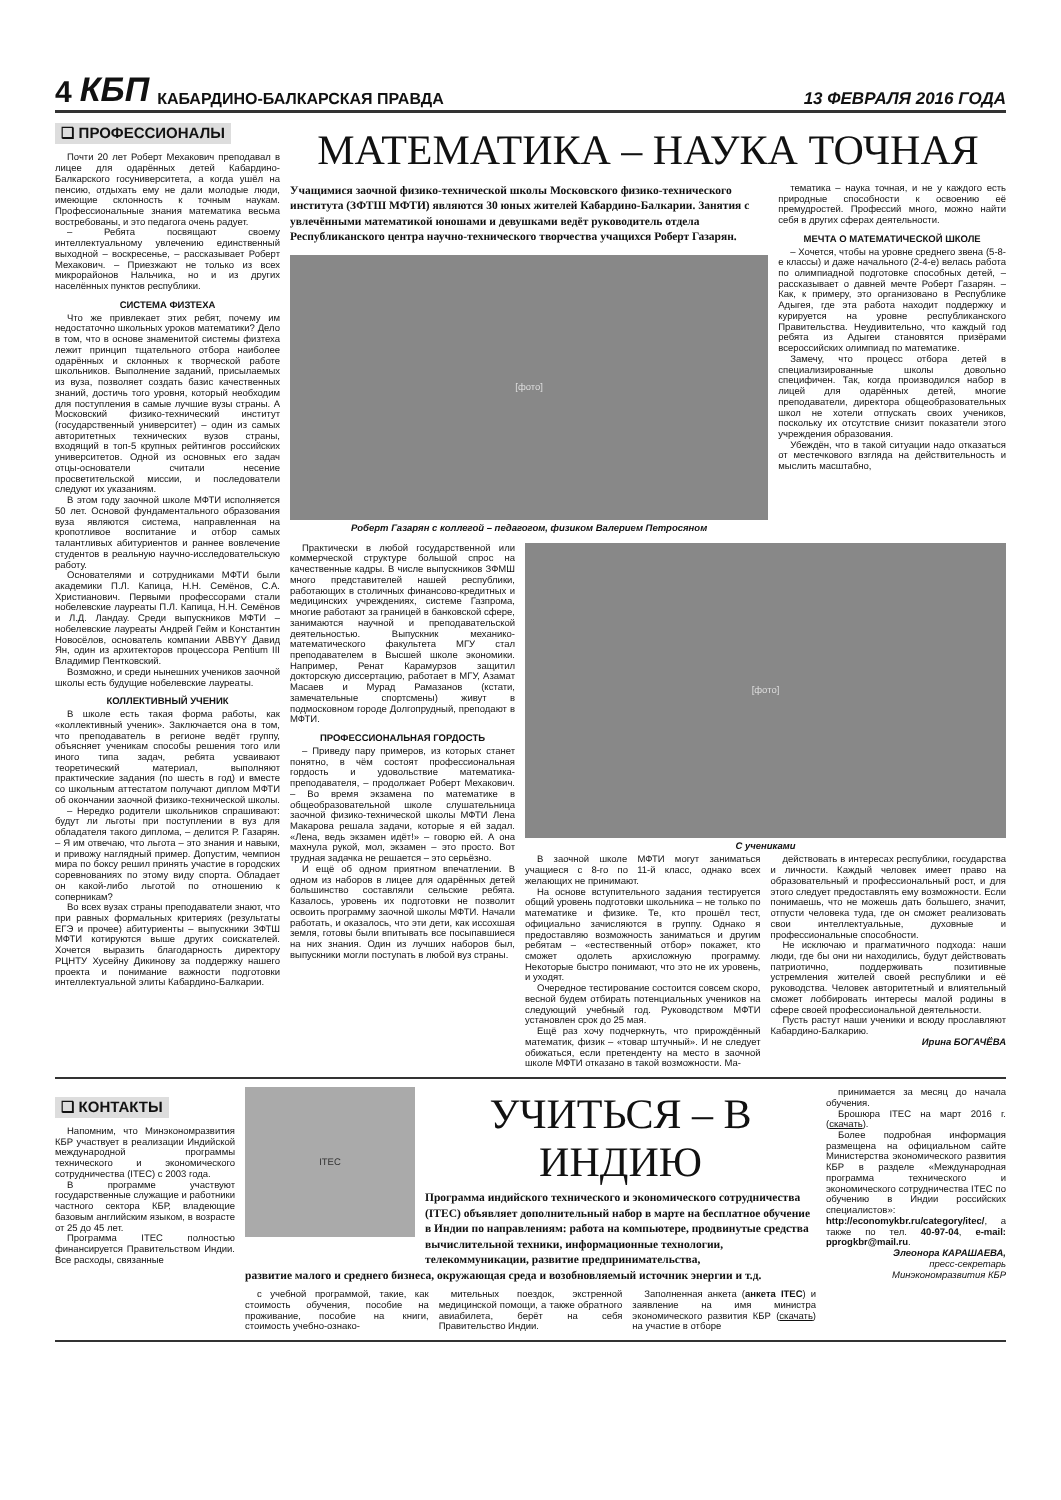4 КБП КАБАРДИНО-БАЛКАРСКАЯ ПРАВДА 13 ФЕВРАЛЯ 2016 ГОДА
❑ ПРОФЕССИОНАЛЫ
Почти 20 лет Роберт Мехакович преподавал в лицее для одарённых детей Кабардино-Балкарского госуниверситета, а когда ушёл на пенсию, отдыхать ему не дали молодые люди, имеющие склонность к точным наукам. Профессиональные знания математика весьма востребованы, и это педагога очень радует.
– Ребята посвящают своему интеллектуальному увлечению единственный выходной – воскресенье, – рассказывает Роберт Мехакович. – Приезжают не только из всех микрорайонов Нальчика, но и из других населённых пунктов республики.
СИСТЕМА ФИЗТЕХА
Что же привлекает этих ребят, почему им недостаточно школьных уроков математики? Дело в том, что в основе знаменитой системы физтеха лежит принцип тщательного отбора наиболее одарённых и склонных к творческой работе школьников. Выполнение заданий, присылаемых из вуза, позволяет создать базис качественных знаний, достичь того уровня, который необходим для поступления в самые лучшие вузы страны. А Московский физико-технический институт (государственный университет) – один из самых авторитетных технических вузов страны, входящий в топ-5 крупных рейтингов российских университетов. Одной из основных его задач отцы-основатели считали несение просветительской миссии, и последователи следуют их указаниям.
В этом году заочной школе МФТИ исполняется 50 лет. Основой фундаментального образования вуза являются система, направленная на кропотливое воспитание и отбор самых талантливых абитуриентов и раннее вовлечение студентов в реальную научно-исследовательскую работу.
Основателями и сотрудниками МФТИ были академики П.Л. Капица, Н.Н. Семёнов, С.А. Христианович. Первыми профессорами стали нобелевские лауреаты П.Л. Капица, Н.Н. Семёнов и Л.Д. Ландау. Среди выпускников МФТИ – нобелевские лауреаты Андрей Гейм и Константин Новосёлов, основатель компании ABBYY Давид Ян, один из архитекторов процессора Pentium III Владимир Пентковский.
Возможно, и среди нынешних учеников заочной школы есть будущие нобелевские лауреаты.
КОЛЛЕКТИВНЫЙ УЧЕНИК
В школе есть такая форма работы, как «коллективный ученик». Заключается она в том, что преподаватель в регионе ведёт группу, объясняет ученикам способы решения того или иного типа задач, ребята усваивают теоретический материал, выполняют практические задания (по шесть в год) и вместе со школьным аттестатом получают диплом МФТИ об окончании заочной физико-технической школы.
– Нередко родители школьников спрашивают: будут ли льготы при поступлении в вуз для обладателя такого диплома, – делится Р. Газарян. – Я им отвечаю, что льгота – это знания и навыки, и привожу наглядный пример. Допустим, чемпион мира по боксу решил принять участие в городских соревнованиях по этому виду спорта. Обладает он какой-либо льготой по отношению к соперникам?
Во всех вузах страны преподаватели знают, что при равных формальных критериях (результаты ЕГЭ и прочее) абитуриенты – выпускники ЗФТШ МФТИ котируются выше других соискателей. Хочется выразить благодарность директору РЦНТУ Хусейну Дикинову за поддержку нашего проекта и понимание важности подготовки интеллектуальной элиты Кабардино-Балкарии.
МАТЕМАТИКА – НАУКА ТОЧНАЯ
Учащимися заочной физико-технической школы Московского физико-технического института (ЗФТШ МФТИ) являются 30 юных жителей Кабардино-Балкарии. Занятия с увлечёнными математикой юношами и девушками ведёт руководитель отдела Республиканского центра научно-технического творчества учащихся Роберт Газарян.
[фото]
Роберт Газарян с коллегой – педагогом, физиком Валерием Петросяном
тематика – наука точная, и не у каждого есть природные способности к освоению её премудростей. Профессий много, можно найти себя в других сферах деятельности.
МЕЧТА О МАТЕМАТИЧЕСКОЙ ШКОЛЕ
– Хочется, чтобы на уровне среднего звена (5-8-е классы) и даже начального (2-4-е) велась работа по олимпиадной подготовке способных детей, – рассказывает о давней мечте Роберт Газарян. – Как, к примеру, это организовано в Республике Адыгея, где эта работа находит поддержку и курируется на уровне республиканского Правительства. Неудивительно, что каждый год ребята из Адыгеи становятся призёрами всероссийских олимпиад по математике.
Замечу, что процесс отбора детей в специализированные школы довольно специфичен. Так, когда производился набор в лицей для одарённых детей, многие преподаватели, директора общеобразовательных школ не хотели отпускать своих учеников, поскольку их отсутствие снизит показатели этого учреждения образования.
Убеждён, что в такой ситуации надо отказаться от местечкового взгляда на действительность и мыслить масштабно,
Практически в любой государственной или коммерческой структуре большой спрос на качественные кадры. В числе выпускников ЗФМШ много представителей нашей республики, работающих в столичных финансово-кредитных и медицинских учреждениях, системе Газпрома, многие работают за границей в банковской сфере, занимаются научной и преподавательской деятельностью. Выпускник механико-математического факультета МГУ стал преподавателем в Высшей школе экономики. Например, Ренат Карамурзов защитил докторскую диссертацию, работает в МГУ, Азамат Масаев и Мурад Рамазанов (кстати, замечательные спортсмены) живут в подмосковном городе Долгопрудный, преподают в МФТИ.
ПРОФЕССИОНАЛЬНАЯ ГОРДОСТЬ
– Приведу пару примеров, из которых станет понятно, в чём состоят профессиональная гордость и удовольствие математика-преподавателя, – продолжает Роберт Мехакович. – Во время экзамена по математике в общеобразовательной школе слушательница заочной физико-технической школы МФТИ Лена Макарова решала задачи, которые я ей задал. «Лена, ведь экзамен идёт!» – говорю ей. А она махнула рукой, мол, экзамен – это просто. Вот трудная задачка не решается – это серьёзно.
И ещё об одном приятном впечатлении. В одном из наборов в лицее для одарённых детей большинство составляли сельские ребята. Казалось, уровень их подготовки не позволит освоить программу заочной школы МФТИ. Начали работать, и оказалось, что эти дети, как иссохшая земля, готовы были впитывать все посыпавшиеся на них знания. Один из лучших наборов был, выпускники могли поступать в любой вуз страны.
[фото]
С учениками
В заочной школе МФТИ могут заниматься учащиеся с 8-го по 11-й класс, однако всех желающих не принимают.
На основе вступительного задания тестируется общий уровень подготовки школьника – не только по математике и физике. Те, кто прошёл тест, официально зачисляются в группу. Однако я предоставляю возможность заниматься и другим ребятам – «естественный отбор» покажет, кто сможет одолеть архисложную программу. Некоторые быстро понимают, что это не их уровень, и уходят.
Очередное тестирование состоится совсем скоро, весной будем отбирать потенциальных учеников на следующий учебный год. Руководством МФТИ установлен срок до 25 мая.
Ещё раз хочу подчеркнуть, что прирождённый математик, физик – «товар штучный». И не следует обижаться, если претенденту на место в заочной школе МФТИ отказано в такой возможности. Ма-
действовать в интересах республики, государства и личности. Каждый человек имеет право на образовательный и профессиональный рост, и для этого следует предоставлять ему возможности. Если понимаешь, что не можешь дать большего, значит, отпусти человека туда, где он сможет реализовать свои интеллектуальные, духовные и профессиональные способности.
Не исключаю и прагматичного подхода: наши люди, где бы они ни находились, будут действовать патриотично, поддерживать позитивные устремления жителей своей республики и её руководства. Человек авторитетный и влиятельный сможет лоббировать интересы малой родины в сфере своей профессиональной деятельности.
Пусть растут наши ученики и всюду прославляют Кабардино-Балкарию.
Ирина БОГАЧЁВА
❑ КОНТАКТЫ
Напомним, что Минэкономразвития КБР участвует в реализации Индийской международной программы технического и экономического сотрудничества (ITEC) с 2003 года.
В программе участвуют государственные служащие и работники частного сектора КБР, владеющие базовым английским языком, в возрасте от 25 до 45 лет.
Программа ITEC полностью финансируется Правительством Индии. Все расходы, связанные
ITEC
УЧИТЬСЯ – В ИНДИЮ
Программа индийского технического и экономического сотрудничества (ITEC) объявляет дополнительный набор в марте на бесплатное обучение в Индии по направлениям: работа на компьютере, продвинутые средства вычислительной техники, информационные технологии, телекоммуникации, развитие предпринимательства,
развитие малого и среднего бизнеса, окружающая среда и возобновляемый источник энергии и т.д.
с учебной программой, такие, как стоимость обучения, пособие на проживание, пособие на книги, стоимость учебно-ознако-
мительных поездок, экстренной медицинской помощи, а также обратного авиабилета, берёт на себя Правительство Индии.
Заполненная анкета (анкета ITEC) и заявление на имя министра экономического развития КБР (скачать) на участие в отборе
принимается за месяц до начала обучения.
Брошюра ITEC на март 2016 г. (скачать).
Более подробная информация размещена на официальном сайте Министерства экономического развития КБР в разделе «Международная программа технического и экономического сотрудничества ITEC по обучению в Индии российских специалистов»: http://economykbr.ru/category/itec/, а также по тел. 40-97-04, e-mail: pprogkbr@mail.ru.
Элеонора КАРАШАЕВА,
пресс-секретарь
Минэкономразвития КБР